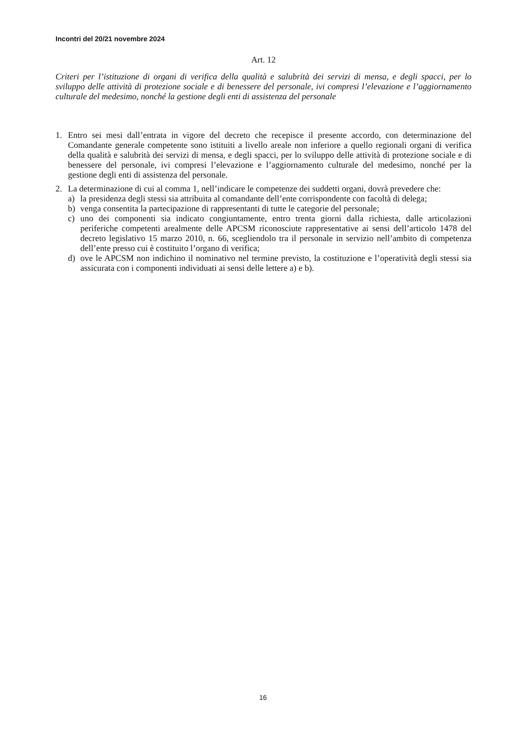Incontri del 20/21 novembre 2024
Art. 12
Criteri per l’istituzione di organi di verifica della qualità e salubrità dei servizi di mensa, e degli spacci, per lo sviluppo delle attività di protezione sociale e di benessere del personale, ivi compresi l’elevazione e l’aggiornamento culturale del medesimo, nonché la gestione degli enti di assistenza del personale
1. Entro sei mesi dall’entrata in vigore del decreto che recepisce il presente accordo, con determinazione del Comandante generale competente sono istituiti a livello areale non inferiore a quello regionali organi di verifica della qualità e salubrità dei servizi di mensa, e degli spacci, per lo sviluppo delle attività di protezione sociale e di benessere del personale, ivi compresi l’elevazione e l’aggiornamento culturale del medesimo, nonché per la gestione degli enti di assistenza del personale.
2. La determinazione di cui al comma 1, nell’indicare le competenze dei suddetti organi, dovrà prevedere che:
a) la presidenza degli stessi sia attribuita al comandante dell’ente corrispondente con facoltà di delega;
b) venga consentita la partecipazione di rappresentanti di tutte le categorie del personale;
c) uno dei componenti sia indicato congiuntamente, entro trenta giorni dalla richiesta, dalle articolazioni periferiche competenti arealmente delle APCSM riconosciute rappresentative ai sensi dell’articolo 1478 del decreto legislativo 15 marzo 2010, n. 66, scegliendolo tra il personale in servizio nell’ambito di competenza dell’ente presso cui è costituito l’organo di verifica;
d) ove le APCSM non indichino il nominativo nel termine previsto, la costituzione e l’operatività degli stessi sia assicurata con i componenti individuati ai sensi delle lettere a) e b).
16